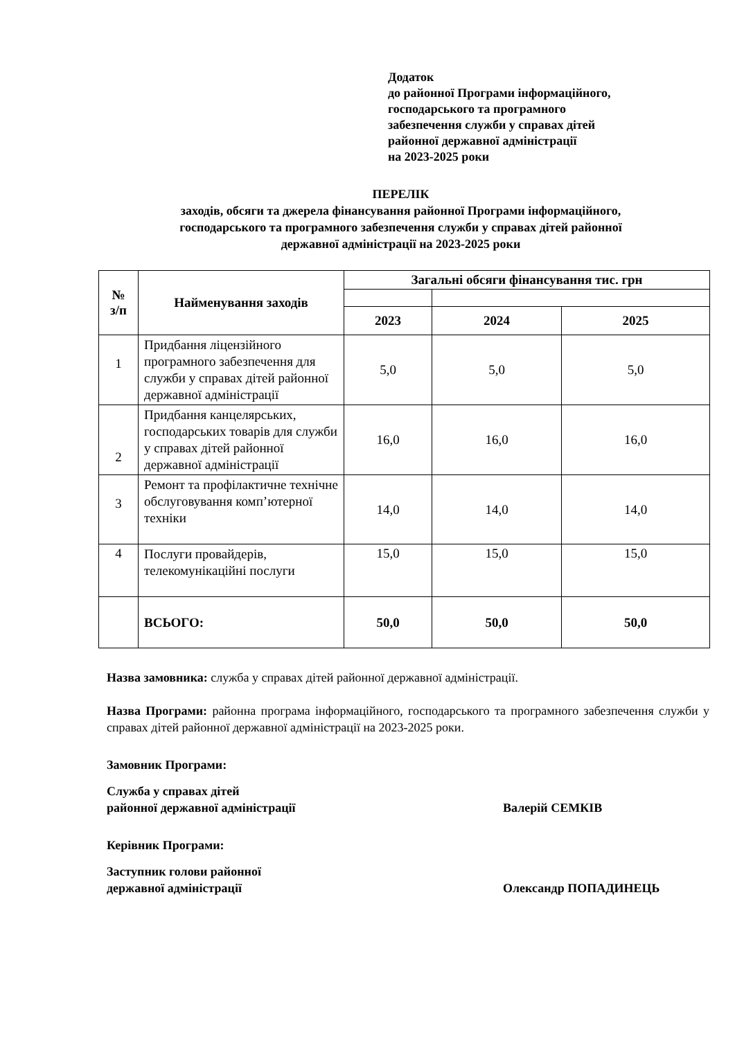Додаток
до районної Програми інформаційного,
господарського та програмного
забезпечення служби у справах дітей
районної державної адміністрації
на 2023-2025 роки
ПЕРЕЛІК
заходів, обсяги та джерела фінансування районної Програми інформаційного,
господарського та програмного забезпечення служби у справах дітей районної
державної адміністрації на 2023-2025 роки
| № з/п | Найменування заходів | Загальні обсяги фінансування тис. грн | | |
| --- | --- | --- | --- | --- |
| | | 2023 | 2024 | 2025 |
| 1 | Придбання ліцензійного програмного забезпечення для служби у справах дітей районної державної адміністрації | 5,0 | 5,0 | 5,0 |
| 2 | Придбання канцелярських, господарських товарів для служби у справах дітей районної державної адміністрації | 16,0 | 16,0 | 16,0 |
| 3 | Ремонт та профілактичне технічне обслуговування комп’ютерної техніки | 14,0 | 14,0 | 14,0 |
| 4 | Послуги провайдерів, телекомунікаційні послуги | 15,0 | 15,0 | 15,0 |
| | ВСЬОГО: | 50,0 | 50,0 | 50,0 |
Назва замовника: служба у справах дітей районної державної адміністрації.
Назва Програми: районна програма інформаційного, господарського та програмного забезпечення служби у справах дітей районної державної адміністрації на 2023-2025 роки.
Замовник Програми:
Служба у справах дітей
районної державної адміністрації
Валерій СЕМКІВ
Керівник Програми:
Заступник голови районної
державної адміністрації
Олександр ПОПАДИНЕЦЬ